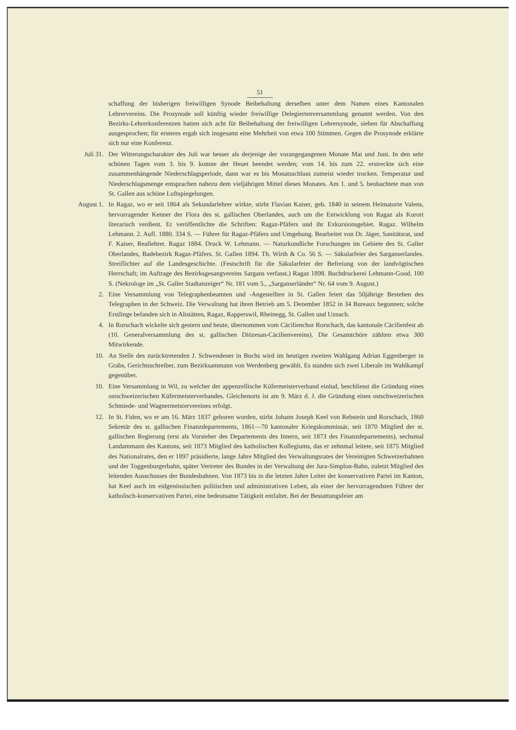51
schaffung der bisherigen freiwilligen Synode Beibehaltung derselben unter dem Namen eines Kantonalen Lehrervereins. Die Prosynode soll künftig wieder freiwillige Delegiertenversammlung genannt werden. Von den Bezirks-Lehrerkonferenzen hatten sich acht für Beibehaltung der freiwilligen Lehrersynode, sieben für Abschaffung ausgesprochen; für ersteres ergab sich insgesamt eine Mehrheit von etwa 100 Stimmen. Gegen die Prosynode erklärte sich nur eine Konferenz.
Juli 31. Der Witterungscharakter des Juli war besser als derjenige der vorangegangenen Monate Mai und Juni. In den sehr schönen Tagen vom 3. bis 9. konnte der Heuet beendet werden; vom 14. bis zum 22. erstreckte sich eine zusammenhängende Niederschlagsperiode, dann war es bis Monatsschluss zumeist wieder trocken. Temperatur und Niederschlagsmenge entsprachen nahezu dem vieljährigen Mittel dieses Monates. Am 1. und 5. beobachtete man von St. Gallen aus schöne Luftspiegelungen.
August 1. In Ragaz, wo er seit 1864 als Sekundarlehrer wirkte, stirbt Flavian Kaiser, geb. 1840 in seinem Heimatorte Valens, hervorragender Kenner der Flora des st. gallischen Oberlandes, auch um die Entwicklung von Ragaz als Kurort literarisch verdient. Er veröffentlichte die Schriften: Ragaz-Pfäfers und ihr Exkursionsgebiet. Ragaz. Wilhelm Lehmann. 2. Aufl. 1880. 334 S. — Führer für Ragaz-Pfäfers und Umgebung. Bearbeitet von Dr. Jäger, Sanitätsrat, und F. Kaiser, Reallehrer. Ragaz 1884. Druck W. Lehmann. — Naturkundliche Forschungen im Gebiete des St. Galler Oberlandes, Badebezirk Ragaz-Pfäfers. St. Gallen 1894. Th. Wirth & Co. 56 S. — Säkularfeier des Sarganserlandes. Streiflichter auf die Landesgeschichte. (Festschrift für die Säkularfeier der Befreiung von der landvögtischen Herrschaft; im Auftrage des Bezirksgesangvereins Sargans verfasst.) Ragaz 1898. Buchdruckerei Lehmann-Good. 100 S. (Nekrologe im „St. Galler Stadtanzeiger“ Nr. 181 vom 5., „Sarganserländer“ Nr. 64 vom 9. August.)
2. Eine Versammlung von Telegraphenbeamten und -Angestellten in St. Gallen feiert das 50jährige Bestehen des Telegraphen in der Schweiz. Die Verwaltung hat ihren Betrieb am 5. Dezember 1852 in 34 Bureaux begonnen; solche Erstlinge befanden sich in Altstätten, Ragaz, Rapperswil, Rheinegg, St. Gallen und Uznach.
4. In Rorschach wickelte sich gestern und heute, übernommen vom Cäcilienchor Rorschach, das kantonale Cäcilienfest ab (10. Generalversammlung des st. gallischen Diözesan-Cäcilienvereins). Die Gesamtchöre zählten etwa 300 Mitwirkende.
10. An Stelle des zurücktretenden J. Schwendener in Buchs wird im heutigen zweiten Wahlgang Adrian Eggenberger in Grabs, Gerichtsschreiber, zum Bezirksammann von Werdenberg gewählt. Es standen sich zwei Liberale im Wahlkampf gegenüber.
10. Eine Versammlung in Wil, zu welcher der appenzellische Küfermeisterverband einlud, beschliesst die Gründung eines ostschweizerischen Küfermeisterverbandes. Gleichenorts ist am 9. März d. J. die Gründung eines ostschweizerischen Schmiede- und Wagnermeistervereines erfolgt.
12. In St. Fiden, wo er am 16. März 1837 geboren worden, stirbt Johann Joseph Keel von Rebstein und Rorschach, 1860 Sekretär des st. gallischen Finanzdepartements, 1861—70 kantonaler Kriegskommissär, seit 1870 Mitglied der st. gallischen Regierung (erst als Vorsteher des Departements des Innern, seit 1873 des Finanzdepartements), sechsmal Landammann des Kantons, seit 1873 Mitglied des katholischen Kollegiums, das er zehnmal leitete, seit 1875 Mitglied des Nationalrates, den er 1897 präsidierte, lange Jahre Mitglied des Verwaltungsrates der Vereinigten Schweizerbahnen und der Toggenburgerbahn, später Vertreter des Bundes in der Verwaltung der Jura-Simplon-Bahn, zuletzt Mitglied des leitenden Ausschusses der Bundesbahnen. Von 1873 bis in die letzten Jahre Leiter der konservativen Partei im Kanton, hat Keel auch im eidgenössischen politischen und administrativen Leben, als einer der hervorragendsten Führer der katholisch-konservativen Partei, eine bedeutsame Tätigkeit entfaltet. Bei der Bestattungsfeier am